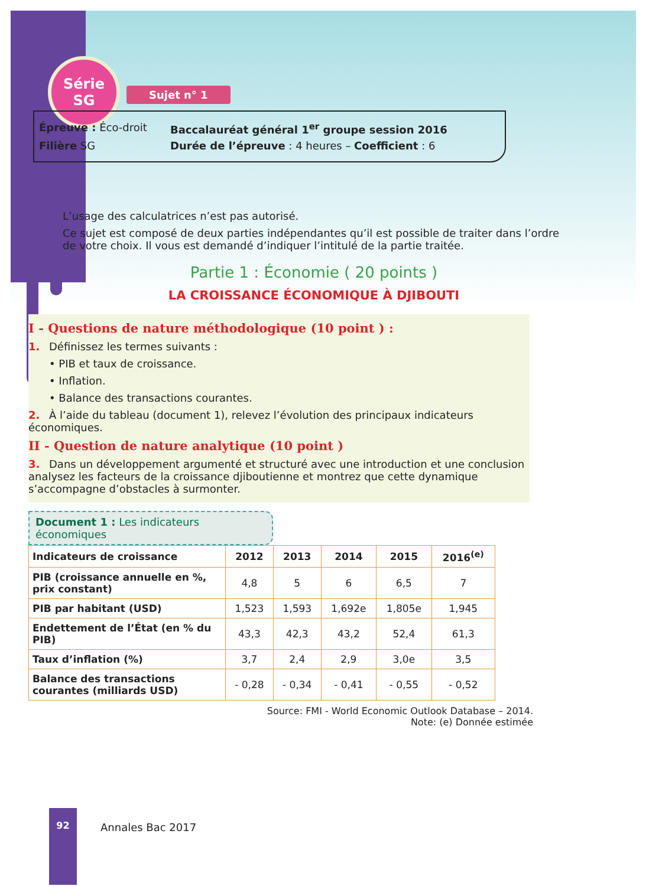Série
SG
Sujet n° 1
Épreuve : Éco-droit Baccalauréat général 1<sup>er</sup> groupe session 2016
Filière SG Durée de l’épreuve : 4 heures – Coefficient : 6
L’usage des calculatrices n’est pas autorisé.
Ce sujet est composé de deux parties indépendantes qu’il est possible de traiter dans l’ordre de votre choix. Il vous est demandé d’indiquer l’intitulé de la partie traitée.
Partie 1 : Économie ( 20 points )
LA CROISSANCE ÉCONOMIQUE À DJIBOUTI
I - Questions de nature méthodologique (10 point ) :
1. Définissez les termes suivants :
• PIB et taux de croissance.
• Inflation.
• Balance des transactions courantes.
2. À l’aide du tableau (document 1), relevez l’évolution des principaux indicateurs économiques.
II - Question de nature analytique (10 point )
3. Dans un développement argumenté et structuré avec une introduction et une conclusion analysez les facteurs de la croissance djiboutienne et montrez que cette dynamique s’accompagne d’obstacles à surmonter.
Document 1 : Les indicateurs économiques
| Indicateurs de croissance | 2012 | 2013 | 2014 | 2015 | 2016<sup>(e)</sup> |
| --- | --- | --- | --- | --- | --- |
| PIB (croissance annuelle en %, prix constant) | 4,8 | 5 | 6 | 6,5 | 7 |
| PIB par habitant (USD) | 1,523 | 1,593 | 1,692e | 1,805e | 1,945 |
| Endettement de l’État (en % du PIB) | 43,3 | 42,3 | 43,2 | 52,4 | 61,3 |
| Taux d’inflation (%) | 3,7 | 2,4 | 2,9 | 3,0e | 3,5 |
| Balance des transactions courantes (milliards USD) | - 0,28 | - 0,34 | - 0,41 | - 0,55 | - 0,52 |
Source: FMI - World Economic Outlook Database – 2014.
Note: (e) Donnée estimée
92
Annales Bac 2017